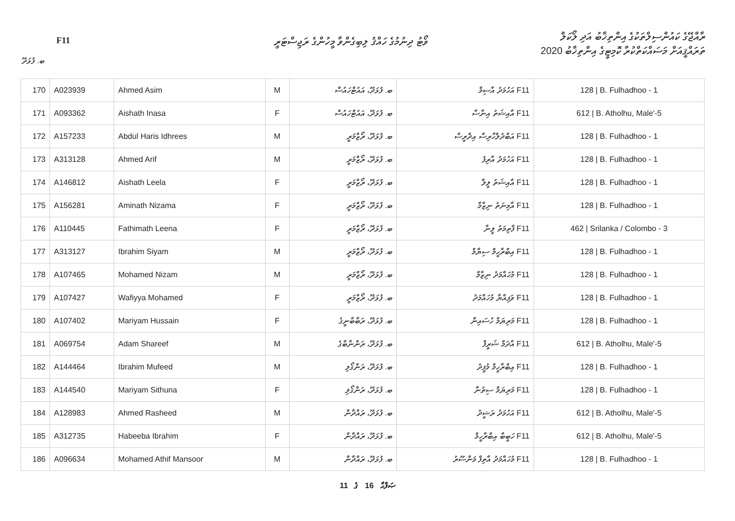F11
ވޯޓު ދިނުމުގެ ހައްޤު ލިބިގެންވާ މީހުންގެ ރަޖިސްޓަރީ
ރާއްޖޭގެ ކައުންސިލްތަކުގެ އިންތިޚާބު އަދި ލޯކަލް
ތަރައްޤީއަށް މަސައްކަތްކުރާ ކޮމިޓީގެ އިންތިޚާބު 2020
ބ. ފުޅަދޫ
| 170 | A023939 | Ahmed Asim | M | ބ. ފުޅަދޫ، އައުޓްހައުސް | F11 އަހުމަދު އާސިމް | 128 / B. Fulhadhoo - 1 |
| 171 | A093362 | Aishath Inasa | F | ބ. ފުޅަދޫ، އައުޓްހައުސް | F11 އާއިޝަތު އިނާސާ | 612 / B. Atholhu, Male'-5 |
| 172 | A157233 | Abdul Haris Idhrees | M | ބ. ފުޅަދޫ، ރޯޒްމަރީ | F11 އަބްދުލްހާރިސް އިދްރީސް | 128 / B. Fulhadhoo - 1 |
| 173 | A313128 | Ahmed Arif | M | ބ. ފުޅަދޫ، ރޯޒްމަރީ | F11 އަހުމަދު އާރިފު | 128 / B. Fulhadhoo - 1 |
| 174 | A146812 | Aishath Leela | F | ބ. ފުޅަދޫ، ރޯޒްމަރީ | F11 އާއިޝަތު ލީލާ | 128 / B. Fulhadhoo - 1 |
| 175 | A156281 | Aminath Nizama | F | ބ. ފުޅަދޫ، ރޯޒްމަރީ | F11 އާމިނަތު ނިޒާމާ | 128 / B. Fulhadhoo - 1 |
| 176 | A110445 | Fathimath Leena | F | ބ. ފުޅަދޫ، ރޯޒްމަރީ | F11 ފާތިމަތު ލީނާ | 462 / Srilanka / Colombo - 3 |
| 177 | A313127 | Ibrahim Siyam | M | ބ. ފުޅަދޫ، ރޯޒްމަރީ | F11 އިބްރާހީމް ސިޔާމް | 128 / B. Fulhadhoo - 1 |
| 178 | A107465 | Mohamed Nizam | M | ބ. ފުޅަދޫ، ރޯޒްމަރީ | F11 މުހައްމަދު ނިޒާމް | 128 / B. Fulhadhoo - 1 |
| 179 | A107427 | Wafiyya Mohamed | F | ބ. ފުޅަދޫ، ރޯޒްމަރީ | F11 ވަފިއްޔާ މުހައްމަދު | 128 / B. Fulhadhoo - 1 |
| 180 | A107402 | Mariyam Hussain | F | ބ. ފުޅަދޫ، ރަބާބާނީގެ | F11 މަރިޔަމް ހުސައިން | 128 / B. Fulhadhoo - 1 |
| 181 | A069754 | Adam Shareef | M | ބ. ފުޅަދޫ، ރަންނާބާގެ | F11 އާދަމް ޝަރީފް | 612 / B. Atholhu, Male'-5 |
| 182 | A144464 | Ibrahim Mufeed | M | ބ. ފުޅަދޫ، ރަންގޯލި | F11 އިބްރާހީމް މުފީދު | 128 / B. Fulhadhoo - 1 |
| 183 | A144540 | Mariyam Sithuna | F | ބ. ފުޅަދޫ، ރަންގޯލި | F11 މަރިޔަމް ސިތުނާ | 128 / B. Fulhadhoo - 1 |
| 184 | A128983 | Ahmed Rasheed | M | ބ. ފުޅަދޫ، ރައްދާން | F11 އަހުމަދު ރަޝީދު | 612 / B. Atholhu, Male'-5 |
| 185 | A312735 | Habeeba Ibrahim | F | ބ. ފުޅަދޫ، ރައްދާން | F11 ހަބީބާ އިބްރާހީމް | 612 / B. Atholhu, Male'-5 |
| 186 | A096634 | Mohamed Athif Mansoor | M | ބ. ފުޅަދޫ، ރައްދާން | F11 މުހައްމަދު އާތިފް މަންސޫރު | 128 / B. Fulhadhoo - 1 |
11 ގެ 16 ޞަފްޙާ